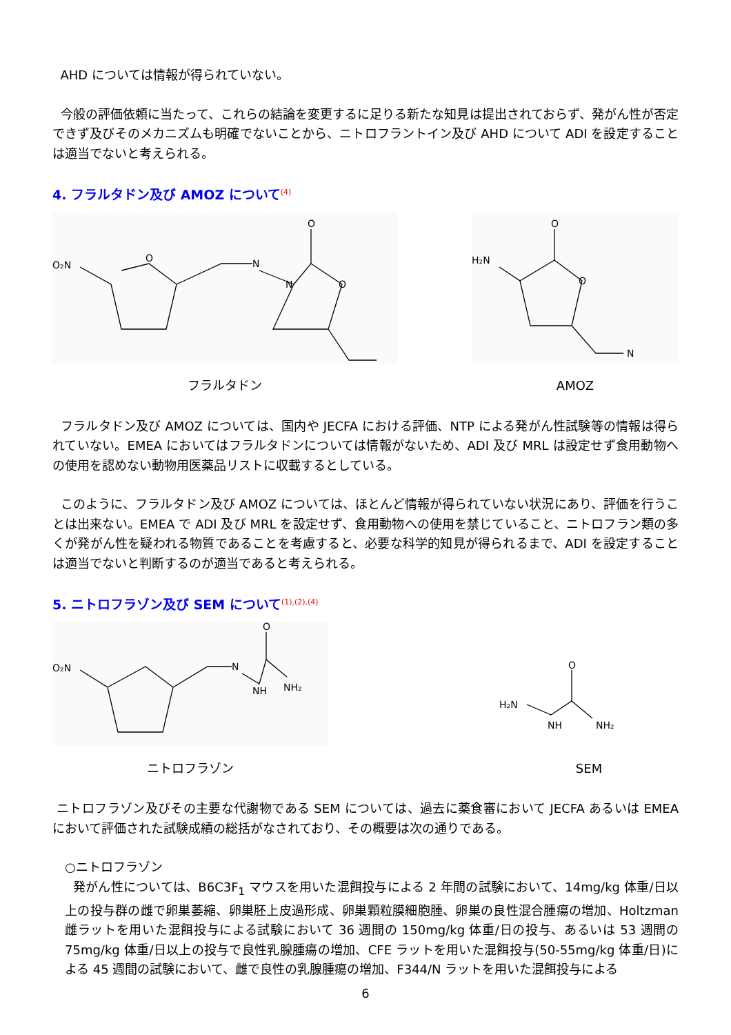AHD については情報が得られていない。
今般の評価依頼に当たって、これらの結論を変更するに足りる新たな知見は提出されておらず、発がん性が否定できず及びそのメカニズムも明確でないことから、ニトロフラントイン及び AHD について ADI を設定することは適当でないと考えられる。
4. フラルタドン及び AMOZ について<sup>(4)</sup>
O₂N
O
N
N
O
O
フラルタドン
H₂N
O
O
N
AMOZ
フラルタドン及び AMOZ については、国内や JECFA における評価、NTP による発がん性試験等の情報は得られていない。EMEA においてはフラルタドンについては情報がないため、ADI 及び MRL は設定せず食用動物への使用を認めない動物用医薬品リストに収載するとしている。
このように、フラルタドン及び AMOZ については、ほとんど情報が得られていない状況にあり、評価を行うことは出来ない。EMEA で ADI 及び MRL を設定せず、食用動物への使用を禁じていること、ニトロフラン類の多くが発がん性を疑われる物質であることを考慮すると、必要な科学的知見が得られるまで、ADI を設定することは適当でないと判断するのが適当であると考えられる。
5. ニトロフラゾン及び SEM について<sup>(1),(2),(4)</sup>
O₂N
N
NH
NH₂
O
ニトロフラゾン
H₂N
NH
NH₂
O
SEM
ニトロフラゾン及びその主要な代謝物である SEM については、過去に薬食審において JECFA あるいは EMEA において評価された試験成績の総括がなされており、その概要は次の通りである。
○ニトロフラゾン
発がん性については、B6C3F<sub>1</sub> マウスを用いた混餌投与による 2 年間の試験において、14mg/kg 体重/日以上の投与群の雌で卵巣萎縮、卵巣胚上皮過形成、卵巣顆粒膜細胞腫、卵巣の良性混合腫瘍の増加、Holtzman 雌ラットを用いた混餌投与による試験において 36 週間の 150mg/kg 体重/日の投与、あるいは 53 週間の 75mg/kg 体重/日以上の投与で良性乳腺腫瘍の増加、CFE ラットを用いた混餌投与(50-55mg/kg 体重/日)による 45 週間の試験において、雌で良性の乳腺腫瘍の増加、F344/N ラットを用いた混餌投与による
6